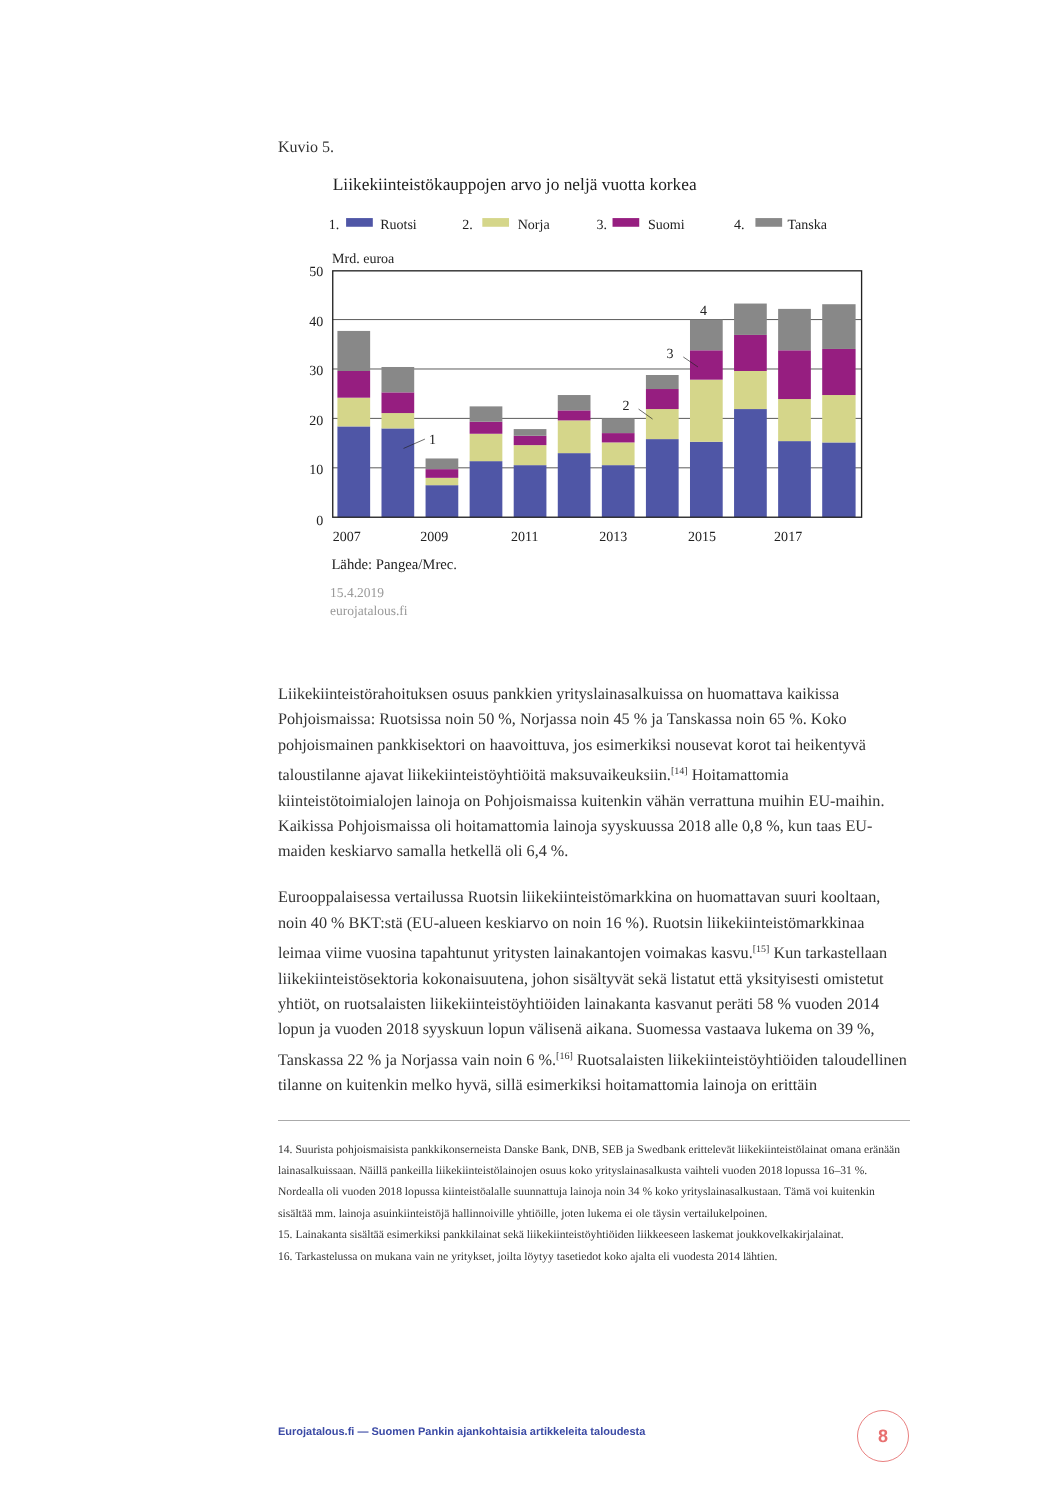Kuvio 5.
Liikekiinteistökauppojen arvo jo neljä vuotta korkea
1.
Ruotsi
2.
Norja
3.
Suomi
4.
Tanska
Mrd. euroa
50
40
30
20
10
0
1
2
3
4
2007
2009
2011
2013
2015
2017
Lähde: Pangea/Mrec.
15.4.2019
eurojatalous.fi
Liikekiinteistörahoituksen osuus pankkien yrityslainasalkuissa on huomattava kaikissa Pohjoismaissa: Ruotsissa noin 50 %, Norjassa noin 45 % ja Tanskassa noin 65 %. Koko pohjoismainen pankkisektori on haavoittuva, jos esimerkiksi nousevat korot tai heikentyvä taloustilanne ajavat liikekiinteistöyhtiöitä maksuvaikeuksiin.<sup>[14]</sup> Hoitamattomia kiinteistötoimialojen lainoja on Pohjoismaissa kuitenkin vähän verrattuna muihin EU-maihin. Kaikissa Pohjoismaissa oli hoitamattomia lainoja syyskuussa 2018 alle 0,8 %, kun taas EU-maiden keskiarvo samalla hetkellä oli 6,4 %.
Eurooppalaisessa vertailussa Ruotsin liikekiinteistömarkkina on huomattavan suuri kooltaan, noin 40 % BKT:stä (EU-alueen keskiarvo on noin 16 %). Ruotsin liikekiinteistömarkkinaa leimaa viime vuosina tapahtunut yritysten lainakantojen voimakas kasvu.<sup>[15]</sup> Kun tarkastellaan liikekiinteistösektoria kokonaisuutena, johon sisältyvät sekä listatut että yksityisesti omistetut yhtiöt, on ruotsalaisten liikekiinteistöyhtiöiden lainakanta kasvanut peräti 58 % vuoden 2014 lopun ja vuoden 2018 syyskuun lopun välisenä aikana. Suomessa vastaava lukema on 39 %, Tanskassa 22 % ja Norjassa vain noin 6 %.<sup>[16]</sup> Ruotsalaisten liikekiinteistöyhtiöiden taloudellinen tilanne on kuitenkin melko hyvä, sillä esimerkiksi hoitamattomia lainoja on erittäin
14. Suurista pohjoismaisista pankkikonserneista Danske Bank, DNB, SEB ja Swedbank erittelevät liikekiinteistölainat omana eränään lainasalkuissaan. Näillä pankeilla liikekiinteistölainojen osuus koko yrityslainasalkusta vaihteli vuoden 2018 lopussa 16–31 %. Nordealla oli vuoden 2018 lopussa kiinteistöalalle suunnattuja lainoja noin 34 % koko yrityslainasalkustaan. Tämä voi kuitenkin sisältää mm. lainoja asuinkiinteistöjä hallinnoiville yhtiöille, joten lukema ei ole täysin vertailukelpoinen.
15. Lainakanta sisältää esimerkiksi pankkilainat sekä liikekiinteistöyhtiöiden liikkeeseen laskemat joukkovelkakirjalainat.
16. Tarkastelussa on mukana vain ne yritykset, joilta löytyy tasetiedot koko ajalta eli vuodesta 2014 lähtien.
Eurojatalous.fi — Suomen Pankin ajankohtaisia artikkeleita taloudesta
8